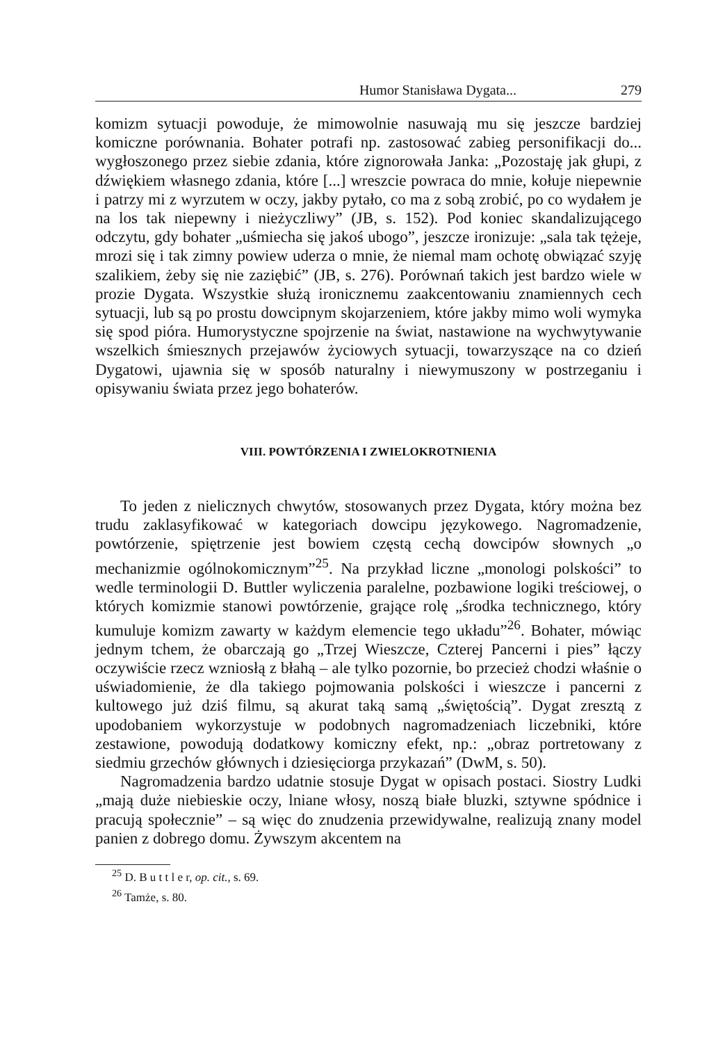Humor Stanisława Dygata... 279
komizm sytuacji powoduje, że mimowolnie nasuwają mu się jeszcze bardziej komiczne porównania. Bohater potrafi np. zastosować zabieg personifikacji do... wygłoszonego przez siebie zdania, które zignorowała Janka: „Pozostaję jak głupi, z dźwiękiem własnego zdania, które [...] wreszcie powraca do mnie, kołuje niepewnie i patrzy mi z wyrzutem w oczy, jakby pytało, co ma z sobą zrobić, po co wydałem je na los tak niepewny i nieżyczliwy” (JB, s. 152). Pod koniec skandalizującego odczytu, gdy bohater „uśmiecha się jakoś ubogo”, jeszcze ironizuje: „sala tak tężeje, mrozi się i tak zimny powiew uderza o mnie, że niemal mam ochotę obwiązać szyję szalikiem, żeby się nie zaziębić” (JB, s. 276). Porównań takich jest bardzo wiele w prozie Dygata. Wszystkie służą ironicznemu zaakcentowaniu znamiennych cech sytuacji, lub są po prostu dowcipnym skojarzeniem, które jakby mimo woli wymyka się spod pióra. Humorystyczne spojrzenie na świat, nastawione na wychwytywanie wszelkich śmiesznych przejawów życiowych sytuacji, towarzyszące na co dzień Dygatowi, ujawnia się w sposób naturalny i niewymuszony w postrzeganiu i opisywaniu świata przez jego bohaterów.
VIII. POWTÓRZENIA I ZWIELOKROTNIENIA
To jeden z nielicznych chwytów, stosowanych przez Dygata, który można bez trudu zaklasyfikować w kategoriach dowcipu językowego. Nagromadzenie, powtórzenie, spiętrzenie jest bowiem częstą cechą dowcipów słownych „o mechanizmie ogólnokomicznym”<sup>25</sup>. Na przykład liczne „monologi polskości” to wedle terminologii D. Buttler wyliczenia paralelne, pozbawione logiki treściowej, o których komizmie stanowi powtórzenie, grające rolę „środka technicznego, który kumuluje komizm zawarty w każdym elemencie tego układu”<sup>26</sup>. Bohater, mówiąc jednym tchem, że obarczają go „Trzej Wieszcze, Czterej Pancerni i pies” łączy oczywiście rzecz wzniosłą z błahą – ale tylko pozornie, bo przecież chodzi właśnie o uświadomienie, że dla takiego pojmowania polskości i wieszcze i pancerni z kultowego już dziś filmu, są akurat taką samą „świętością”. Dygat zresztą z upodobaniem wykorzystuje w podobnych nagromadzeniach liczebniki, które zestawione, powodują dodatkowy komiczny efekt, np.: „obraz portretowany z siedmiu grzechów głównych i dziesięciorga przykazań” (DwM, s. 50).
Nagromadzenia bardzo udatnie stosuje Dygat w opisach postaci. Siostry Ludki „mają duże niebieskie oczy, lniane włosy, noszą białe bluzki, sztywne spódnice i pracują społecznie” – są więc do znudzenia przewidywalne, realizują znany model panien z dobrego domu. Żywszym akcentem na
<sup>25</sup> D. B u t t l e r, op. cit., s. 69.
<sup>26</sup> Tamże, s. 80.